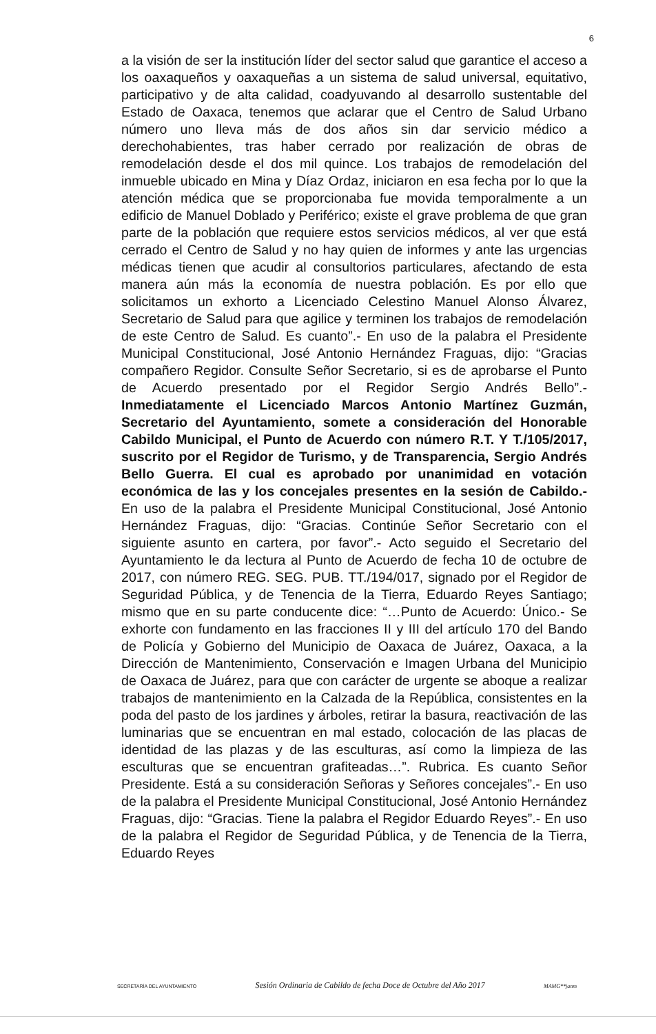6
a la visión de ser la institución líder del sector salud que garantice el acceso a los oaxaqueños y oaxaqueñas a un sistema de salud universal, equitativo, participativo y de alta calidad, coadyuvando al desarrollo sustentable del Estado de Oaxaca, tenemos que aclarar que el Centro de Salud Urbano número uno lleva más de dos años sin dar servicio médico a derechohabientes, tras haber cerrado por realización de obras de remodelación desde el dos mil quince. Los trabajos de remodelación del inmueble ubicado en Mina y Díaz Ordaz, iniciaron en esa fecha por lo que la atención médica que se proporcionaba fue movida temporalmente a un edificio de Manuel Doblado y Periférico; existe el grave problema de que gran parte de la población que requiere estos servicios médicos, al ver que está cerrado el Centro de Salud y no hay quien de informes y ante las urgencias médicas tienen que acudir al consultorios particulares, afectando de esta manera aún más la economía de nuestra población. Es por ello que solicitamos un exhorto a Licenciado Celestino Manuel Alonso Álvarez, Secretario de Salud para que agilice y terminen los trabajos de remodelación de este Centro de Salud. Es cuanto”.- En uso de la palabra el Presidente Municipal Constitucional, José Antonio Hernández Fraguas, dijo: “Gracias compañero Regidor. Consulte Señor Secretario, si es de aprobarse el Punto de Acuerdo presentado por el Regidor Sergio Andrés Bello”.- Inmediatamente el Licenciado Marcos Antonio Martínez Guzmán, Secretario del Ayuntamiento, somete a consideración del Honorable Cabildo Municipal, el Punto de Acuerdo con número R.T. Y T./105/2017, suscrito por el Regidor de Turismo, y de Transparencia, Sergio Andrés Bello Guerra. El cual es aprobado por unanimidad en votación económica de las y los concejales presentes en la sesión de Cabildo.- En uso de la palabra el Presidente Municipal Constitucional, José Antonio Hernández Fraguas, dijo: “Gracias. Continúe Señor Secretario con el siguiente asunto en cartera, por favor”.- Acto seguido el Secretario del Ayuntamiento le da lectura al Punto de Acuerdo de fecha 10 de octubre de 2017, con número REG. SEG. PUB. TT./194/017, signado por el Regidor de Seguridad Pública, y de Tenencia de la Tierra, Eduardo Reyes Santiago; mismo que en su parte conducente dice: “…Punto de Acuerdo: Único.- Se exhorte con fundamento en las fracciones II y III del artículo 170 del Bando de Policía y Gobierno del Municipio de Oaxaca de Juárez, Oaxaca, a la Dirección de Mantenimiento, Conservación e Imagen Urbana del Municipio de Oaxaca de Juárez, para que con carácter de urgente se aboque a realizar trabajos de mantenimiento en la Calzada de la República, consistentes en la poda del pasto de los jardines y árboles, retirar la basura, reactivación de las luminarias que se encuentran en mal estado, colocación de las placas de identidad de las plazas y de las esculturas, así como la limpieza de las esculturas que se encuentran grafiteadas…”. Rubrica. Es cuanto Señor Presidente. Está a su consideración Señoras y Señores concejales”.- En uso de la palabra el Presidente Municipal Constitucional, José Antonio Hernández Fraguas, dijo: “Gracias. Tiene la palabra el Regidor Eduardo Reyes”.- En uso de la palabra el Regidor de Seguridad Pública, y de Tenencia de la Tierra, Eduardo Reyes
SECRETARÍA DEL AYUNTAMIENTO Sesión Ordinaria de Cabildo de fecha Doce de Octubre del Año 2017 MAMG**janm